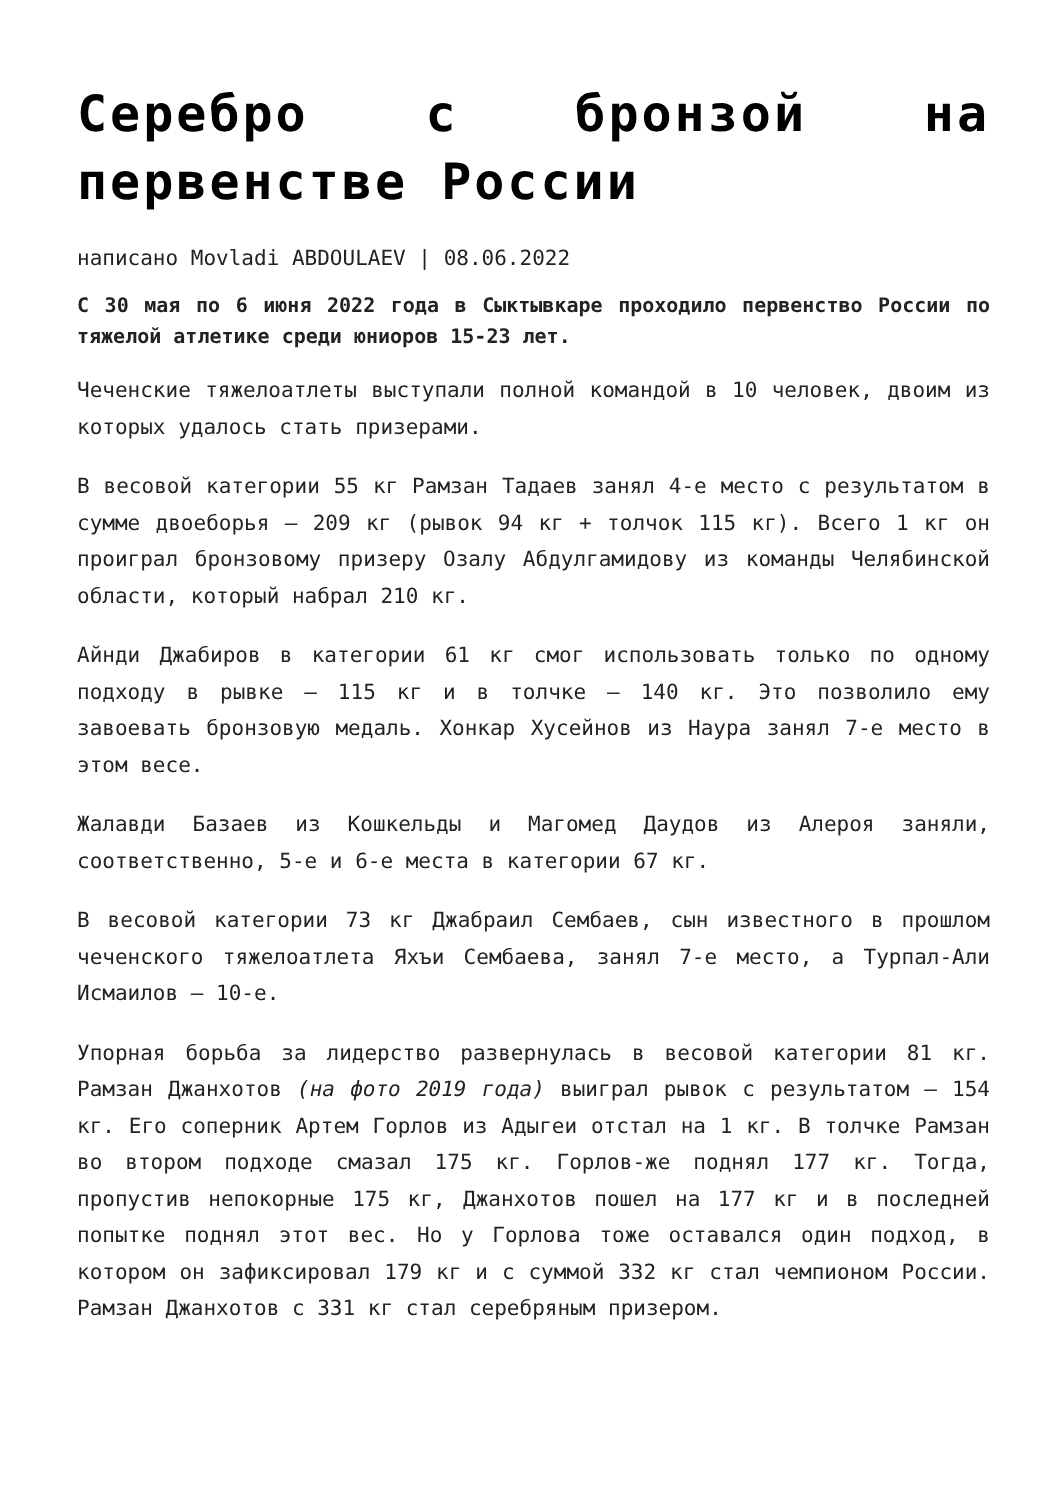Серебро с бронзой на первенстве России
написано Movladi ABDOULAEV | 08.06.2022
С 30 мая по 6 июня 2022 года в Сыктывкаре проходило первенство России по тяжелой атлетике среди юниоров 15-23 лет.
Чеченские тяжелоатлеты выступали полной командой в 10 человек, двоим из которых удалось стать призерами.
В весовой категории 55 кг Рамзан Тадаев занял 4-е место с результатом в сумме двоеборья – 209 кг (рывок 94 кг + толчок 115 кг). Всего 1 кг он проиграл бронзовому призеру Озалу Абдулгамидову из команды Челябинской области, который набрал 210 кг.
Айнди Джабиров в категории 61 кг смог использовать только по одному подходу в рывке – 115 кг и в толчке – 140 кг. Это позволило ему завоевать бронзовую медаль. Хонкар Хусейнов из Наура занял 7-е место в этом весе.
Жалавди Базаев из Кошкельды и Магомед Даудов из Алероя заняли, соответственно, 5-е и 6-е места в категории 67 кг.
В весовой категории 73 кг Джабраил Сембаев, сын известного в прошлом чеченского тяжелоатлета Яхъи Сембаева, занял 7-е место, а Турпал-Али Исмаилов – 10-е.
Упорная борьба за лидерство развернулась в весовой категории 81 кг. Рамзан Джанхотов (на фото 2019 года) выиграл рывок с результатом – 154 кг. Его соперник Артем Горлов из Адыгеи отстал на 1 кг. В толчке Рамзан во втором подходе смазал 175 кг. Горлов-же поднял 177 кг. Тогда, пропустив непокорные 175 кг, Джанхотов пошел на 177 кг и в последней попытке поднял этот вес. Но у Горлова тоже оставался один подход, в котором он зафиксировал 179 кг и с суммой 332 кг стал чемпионом России. Рамзан Джанхотов с 331 кг стал серебряным призером.